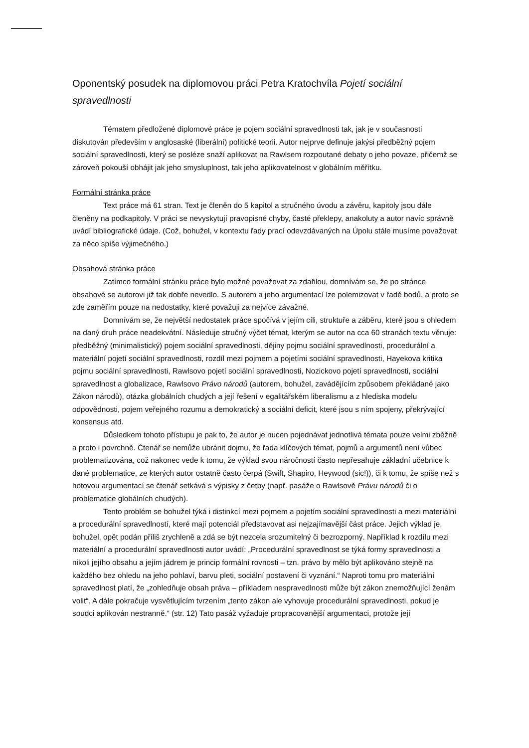Oponentský posudek na diplomovou práci Petra Kratochvíla Pojetí sociální spravedlnosti
Tématem předložené diplomové práce je pojem sociální spravedlnosti tak, jak je v současnosti diskutován především v anglosaské (liberální) politické teorii. Autor nejprve definuje jakýsi předběžný pojem sociální spravedlnosti, který se posléze snaží aplikovat na Rawlsem rozpoutané debaty o jeho povaze, přičemž se zároveň pokouší obhájit jak jeho smysluplnost, tak jeho aplikovatelnost v globálním měřítku.
Formální stránka práce
Text práce má 61 stran. Text je členěn do 5 kapitol a stručného úvodu a závěru, kapitoly jsou dále členěny na podkapitoly. V práci se nevyskytují pravopisné chyby, časté překlepy, anakoluty a autor navíc správně uvádí bibliografické údaje. (Což, bohužel, v kontextu řady prací odevzdávaných na Úpolu stále musíme považovat za něco spíše výjimečného.)
Obsahová stránka práce
Zatímco formální stránku práce bylo možné považovat za zdařilou, domnívám se, že po stránce obsahové se autorovi již tak dobře nevedlo. S autorem a jeho argumentací lze polemizovat v řadě bodů, a proto se zde zaměřím pouze na nedostatky, které považuji za nejvíce závažné.
Domnívám se, že největší nedostatek práce spočívá v jejím cíli, struktuře a záběru, které jsou s ohledem na daný druh práce neadekvátní. Následuje stručný výčet témat, kterým se autor na cca 60 stranách textu věnuje: předběžný (minimalistický) pojem sociální spravedlnosti, dějiny pojmu sociální spravedlnosti, procedurální a materiální pojetí sociální spravedlnosti, rozdíl mezi pojmem a pojetími sociální spravedlnosti, Hayekova kritika pojmu sociální spravedlnosti, Rawlsovo pojetí sociální spravedlnosti, Nozickovo pojetí spravedlnosti, sociální spravedlnost a globalizace, Rawlsovo Právo národů (autorem, bohužel, zavádějícím způsobem překládané jako Zákon národů), otázka globálních chudých a její řešení v egalitářském liberalismu a z hlediska modelu odpovědnosti, pojem veřejného rozumu a demokratický a sociální deficit, které jsou s ním spojeny, překrývající konsensus atd.
Důsledkem tohoto přístupu je pak to, že autor je nucen pojednávat jednotlivá témata pouze velmi zběžně a proto i povrchně. Čtenář se nemůže ubránit dojmu, že řada klíčových témat, pojmů a argumentů není vůbec problematizována, což nakonec vede k tomu, že výklad svou náročností často nepřesahuje základní učebnice k dané problematice, ze kterých autor ostatně často čerpá (Swift, Shapiro, Heywood (sic!)), či k tomu, že spíše než s hotovou argumentací se čtenář setkává s výpisky z četby (např. pasáže o Rawlsově Právu národů či o problematice globálních chudých).
Tento problém se bohužel týká i distinkcí mezi pojmem a pojetím sociální spravedlnosti a mezi materiální a procedurální spravedlností, které mají potenciál představovat asi nejzajímavější část práce. Jejich výklad je, bohužel, opět podán příliš zrychleně a zdá se být nezcela srozumitelný či bezrozporný. Například k rozdílu mezi materiální a procedurální spravedlnosti autor uvádí: „Procedurální spravedlnost se týká formy spravedlnosti a nikoli jejího obsahu a jejím jádrem je princip formální rovnosti – tzn. právo by mělo být aplikováno stejně na každého bez ohledu na jeho pohlaví, barvu pleti, sociální postavení či vyznání.“ Naproti tomu pro materiální spravedlnost platí, že „zohledňuje obsah práva – příkladem nespravedlnosti může být zákon znemožňující ženám volit“. A dále pokračuje vysvětlujícím tvrzením „tento zákon ale vyhovuje procedurální spravedlnosti, pokud je soudci aplikován nestranně.“ (str. 12) Tato pasáž vyžaduje propracovanější argumentaci, protože její